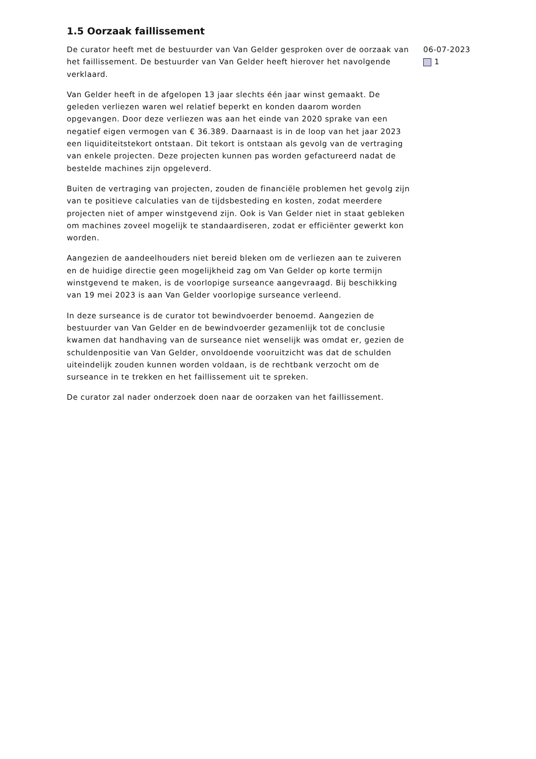1.5 Oorzaak faillissement
De curator heeft met de bestuurder van Van Gelder gesproken over de oorzaak van het faillissement. De bestuurder van Van Gelder heeft hierover het navolgende verklaard.
Van Gelder heeft in de afgelopen 13 jaar slechts één jaar winst gemaakt. De geleden verliezen waren wel relatief beperkt en konden daarom worden opgevangen. Door deze verliezen was aan het einde van 2020 sprake van een negatief eigen vermogen van € 36.389. Daarnaast is in de loop van het jaar 2023 een liquiditeitstekort ontstaan. Dit tekort is ontstaan als gevolg van de vertraging van enkele projecten. Deze projecten kunnen pas worden gefactureerd nadat de bestelde machines zijn opgeleverd.
Buiten de vertraging van projecten, zouden de financiële problemen het gevolg zijn van te positieve calculaties van de tijdsbesteding en kosten, zodat meerdere projecten niet of amper winstgevend zijn. Ook is Van Gelder niet in staat gebleken om machines zoveel mogelijk te standaardiseren, zodat er efficiënter gewerkt kon worden.
Aangezien de aandeelhouders niet bereid bleken om de verliezen aan te zuiveren en de huidige directie geen mogelijkheid zag om Van Gelder op korte termijn winstgevend te maken, is de voorlopige surseance aangevraagd. Bij beschikking van 19 mei 2023 is aan Van Gelder voorlopige surseance verleend.
In deze surseance is de curator tot bewindvoerder benoemd. Aangezien de bestuurder van Van Gelder en de bewindvoerder gezamenlijk tot de conclusie kwamen dat handhaving van de surseance niet wenselijk was omdat er, gezien de schuldenpositie van Van Gelder, onvoldoende vooruitzicht was dat de schulden uiteindelijk zouden kunnen worden voldaan, is de rechtbank verzocht om de surseance in te trekken en het faillissement uit te spreken.
De curator zal nader onderzoek doen naar de oorzaken van het faillissement.
06-07-2023
1